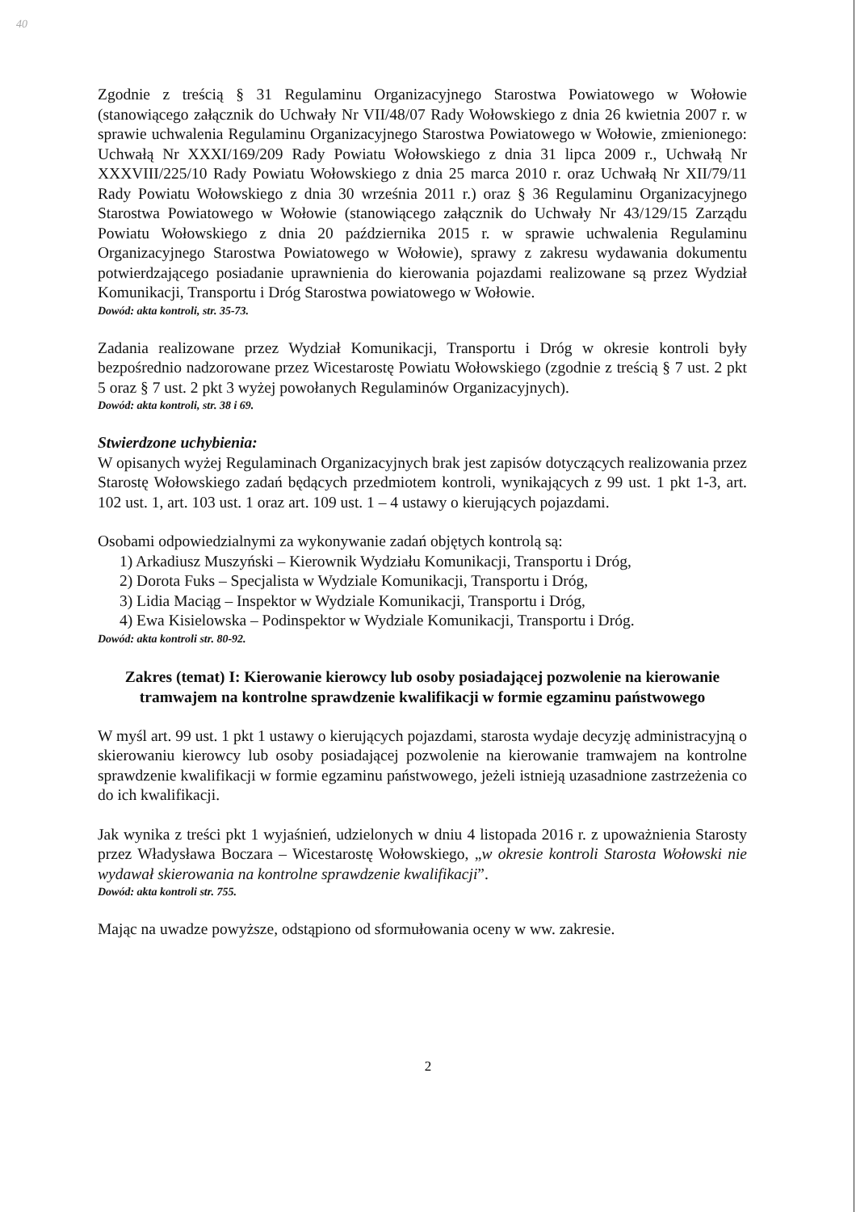40
Zgodnie z treścią § 31 Regulaminu Organizacyjnego Starostwa Powiatowego w Wołowie (stanowiącego załącznik do Uchwały Nr VII/48/07 Rady Wołowskiego z dnia 26 kwietnia 2007 r. w sprawie uchwalenia Regulaminu Organizacyjnego Starostwa Powiatowego w Wołowie, zmienionego: Uchwałą Nr XXXI/169/209 Rady Powiatu Wołowskiego z dnia 31 lipca 2009 r., Uchwałą Nr XXXVIII/225/10 Rady Powiatu Wołowskiego z dnia 25 marca 2010 r. oraz Uchwałą Nr XII/79/11 Rady Powiatu Wołowskiego z dnia 30 września 2011 r.) oraz § 36 Regulaminu Organizacyjnego Starostwa Powiatowego w Wołowie (stanowiącego załącznik do Uchwały Nr 43/129/15 Zarządu Powiatu Wołowskiego z dnia 20 października 2015 r. w sprawie uchwalenia Regulaminu Organizacyjnego Starostwa Powiatowego w Wołowie), sprawy z zakresu wydawania dokumentu potwierdzającego posiadanie uprawnienia do kierowania pojazdami realizowane są przez Wydział Komunikacji, Transportu i Dróg Starostwa powiatowego w Wołowie.
Dowód: akta kontroli, str. 35-73.
Zadania realizowane przez Wydział Komunikacji, Transportu i Dróg w okresie kontroli były bezpośrednio nadzorowane przez Wicestarostę Powiatu Wołowskiego (zgodnie z treścią § 7 ust. 2 pkt 5 oraz § 7 ust. 2 pkt 3 wyżej powołanych Regulaminów Organizacyjnych).
Dowód: akta kontroli, str. 38 i 69.
Stwierdzone uchybienia:
W opisanych wyżej Regulaminach Organizacyjnych brak jest zapisów dotyczących realizowania przez Starostę Wołowskiego zadań będących przedmiotem kontroli, wynikających z 99 ust. 1 pkt 1-3, art. 102 ust. 1, art. 103 ust. 1 oraz art. 109 ust. 1 – 4 ustawy o kierujących pojazdami.
Osobami odpowiedzialnymi za wykonywanie zadań objętych kontrolą są:
1) Arkadiusz Muszyński – Kierownik Wydziału Komunikacji, Transportu i Dróg,
2) Dorota Fuks – Specjalista w Wydziale Komunikacji, Transportu i Dróg,
3) Lidia Maciąg – Inspektor w Wydziale Komunikacji, Transportu i Dróg,
4) Ewa Kisielowska – Podinspektor w Wydziale Komunikacji, Transportu i Dróg.
Dowód: akta kontroli str. 80-92.
Zakres (temat) I: Kierowanie kierowcy lub osoby posiadającej pozwolenie na kierowanie tramwajem na kontrolne sprawdzenie kwalifikacji w formie egzaminu państwowego
W myśl art. 99 ust. 1 pkt 1 ustawy o kierujących pojazdami, starosta wydaje decyzję administracyjną o skierowaniu kierowcy lub osoby posiadającej pozwolenie na kierowanie tramwajem na kontrolne sprawdzenie kwalifikacji w formie egzaminu państwowego, jeżeli istnieją uzasadnione zastrzeżenia co do ich kwalifikacji.
Jak wynika z treści pkt 1 wyjaśnień, udzielonych w dniu 4 listopada 2016 r. z upoważnienia Starosty przez Władysława Boczara – Wicestarostę Wołowskiego, „w okresie kontroli Starosta Wołowski nie wydawał skierowania na kontrolne sprawdzenie kwalifikacji”.
Dowód: akta kontroli str. 755.
Mając na uwadze powyższe, odstąpiono od sformułowania oceny w ww. zakresie.
2